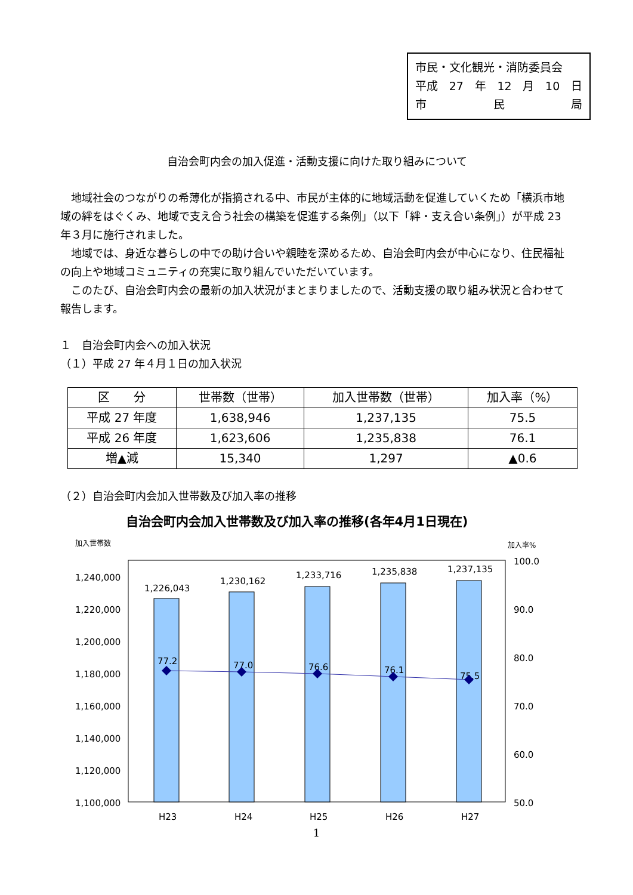市民・文化観光・消防委員会
平成 27 年 12 月 10 日
市 民 局
自治会町内会の加入促進・活動支援に向けた取り組みについて
地域社会のつながりの希薄化が指摘される中、市民が主体的に地域活動を促進していくため「横浜市地域の絆をはぐくみ、地域で支え合う社会の構築を促進する条例」（以下「絆・支え合い条例」）が平成 23 年３月に施行されました。
地域では、身近な暮らしの中での助け合いや親睦を深めるため、自治会町内会が中心になり、住民福祉の向上や地域コミュニティの充実に取り組んでいただいています。
このたび、自治会町内会の最新の加入状況がまとまりましたので、活動支援の取り組み状況と合わせて報告します。
１　自治会町内会への加入状況
（１）平成 27 年４月１日の加入状況
| 区 分 | 世帯数（世帯） | 加入世帯数（世帯） | 加入率（%） |
| --- | --- | --- | --- |
| 平成 27 年度 | 1,638,946 | 1,237,135 | 75.5 |
| 平成 26 年度 | 1,623,606 | 1,235,838 | 76.1 |
| 増▲減 | 15,340 | 1,297 | ▲0.6 |
（２）自治会町内会加入世帯数及び加入率の推移
自治会町内会加入世帯数及び加入率の推移(各年4月1日現在)
加入世帯数
加入率%
1,240,000
1,220,000
1,200,000
1,180,000
1,160,000
1,140,000
1,120,000
1,100,000
100.0
90.0
80.0
70.0
60.0
50.0
1,226,043
1,230,162
1,233,716
1,235,838
1,237,135
77.2
77.0
76.6
76.1
75.5
H23
H24
H25
H26
H27
1